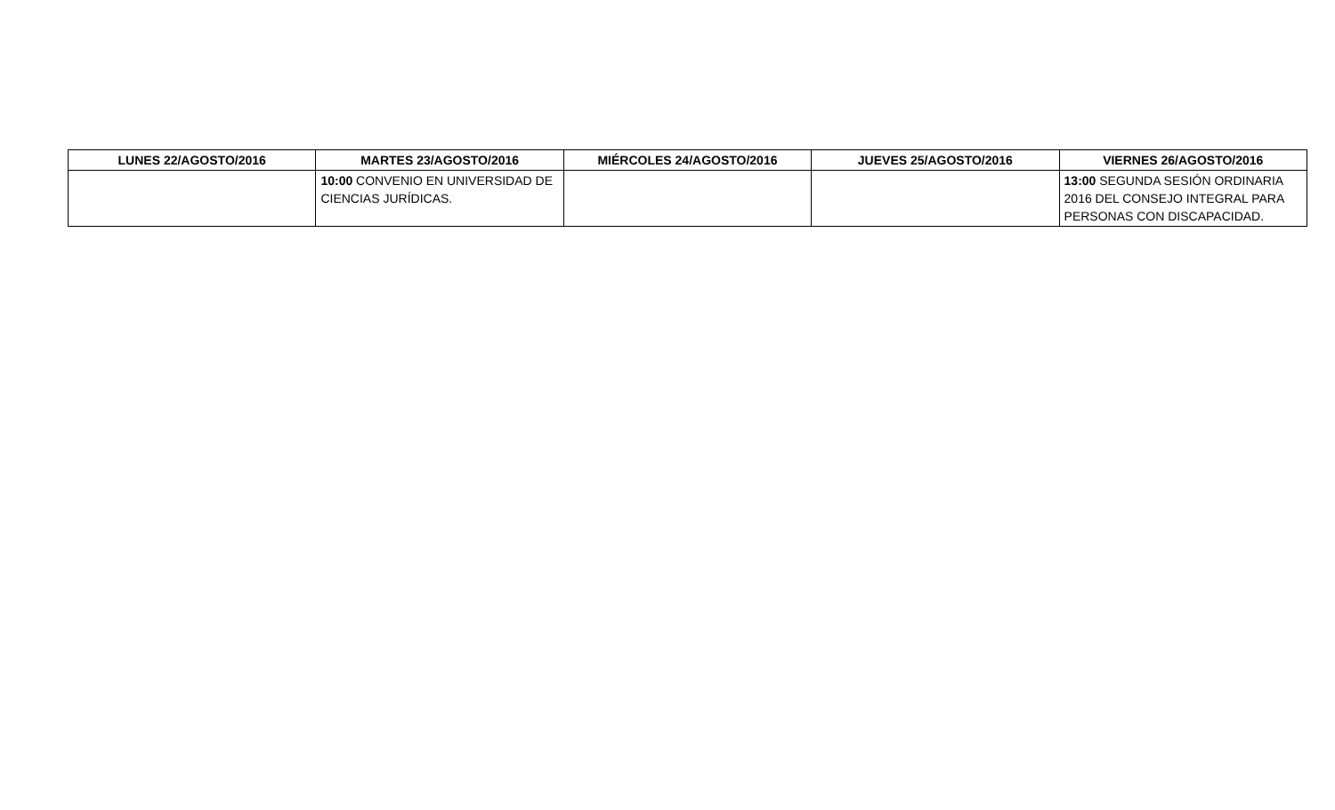| LUNES 22/AGOSTO/2016 | MARTES 23/AGOSTO/2016 | MIÉRCOLES 24/AGOSTO/2016 | JUEVES 25/AGOSTO/2016 | VIERNES 26/AGOSTO/2016 |
| --- | --- | --- | --- | --- |
| | 10:00 CONVENIO EN UNIVERSIDAD DE CIENCIAS JURÍDICAS. | | | 13:00 SEGUNDA SESIÓN ORDINARIA 2016 DEL CONSEJO INTEGRAL PARA PERSONAS CON DISCAPACIDAD. |